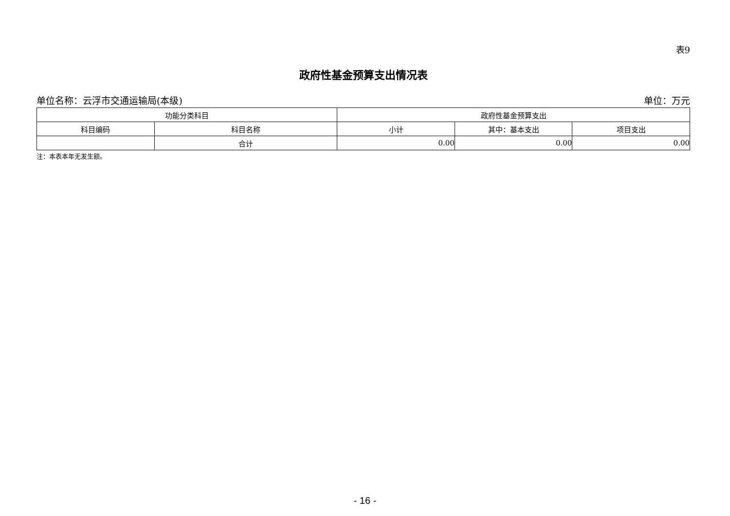表9
政府性基金预算支出情况表
单位名称：云浮市交通运输局(本级) 单位：万元
| 功能分类科目 | | 政府性基金预算支出 | | |
| --- | --- | --- | --- | --- |
| 科目编码 | 科目名称 | 小计 | 其中：基本支出 | 项目支出 |
| | 合计 | 0.00 | 0.00 | 0.00 |
注：本表本年无发生额。
- 16 -